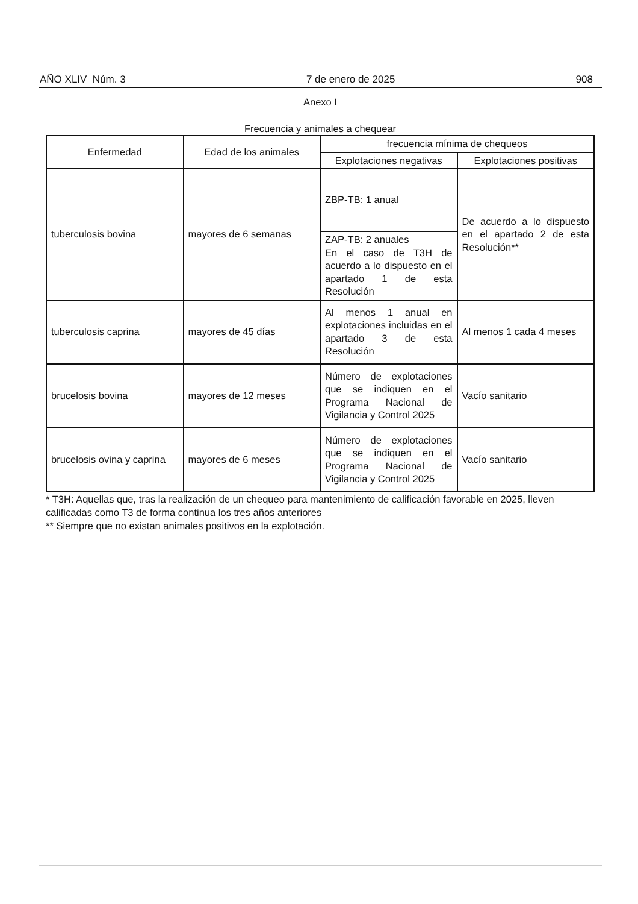AÑO XLIV Núm. 3 7 de enero de 2025 908
Anexo I
Frecuencia y animales a chequear
| Enfermedad | Edad de los animales | frecuencia mínima de chequeos | |
| --- | --- | --- | --- |
| | | Explotaciones negativas | Explotaciones positivas |
| tuberculosis bovina | mayores de 6 semanas | ZBP-TB: 1 anual | De acuerdo a lo dispuesto en el apartado 2 de esta Resolución** |
| | | ZAP-TB: 2 anuales En el caso de T3H de acuerdo a lo dispuesto en el apartado 1 de esta Resolución | |
| tuberculosis caprina | mayores de 45 días | Al menos 1 anual en explotaciones incluidas en el apartado 3 de esta Resolución | Al menos 1 cada 4 meses |
| brucelosis bovina | mayores de 12 meses | Número de explotaciones que se indiquen en el Programa Nacional de Vigilancia y Control 2025 | Vacío sanitario |
| brucelosis ovina y caprina | mayores de 6 meses | Número de explotaciones que se indiquen en el Programa Nacional de Vigilancia y Control 2025 | Vacío sanitario |
* T3H: Aquellas que, tras la realización de un chequeo para mantenimiento de calificación favorable en 2025, lleven calificadas como T3 de forma continua los tres años anteriores
** Siempre que no existan animales positivos en la explotación.